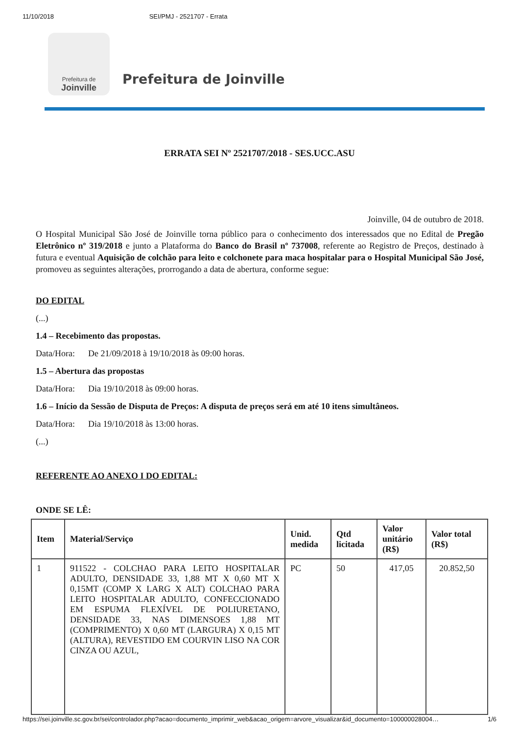11/10/2018 SEI/PMJ - 2521707 - Errata
Prefeitura de
Joinville
Prefeitura de Joinville
ERRATA SEI Nº 2521707/2018 - SES.UCC.ASU
Joinville, 04 de outubro de 2018.
O Hospital Municipal São José de Joinville torna público para o conhecimento dos interessados que no Edital de Pregão Eletrônico nº 319/2018 e junto a Plataforma do Banco do Brasil nº 737008, referente ao Registro de Preços, destinado à futura e eventual Aquisição de colchão para leito e colchonete para maca hospitalar para o Hospital Municipal São José, promoveu as seguintes alterações, prorrogando a data de abertura, conforme segue:
DO EDITAL
(...)
1.4 – Recebimento das propostas.
Data/Hora: De 21/09/2018 à 19/10/2018 às 09:00 horas.
1.5 – Abertura das propostas
Data/Hora: Dia 19/10/2018 às 09:00 horas.
1.6 – Início da Sessão de Disputa de Preços: A disputa de preços será em até 10 itens simultâneos.
Data/Hora: Dia 19/10/2018 às 13:00 horas.
(...)
REFERENTE AO ANEXO I DO EDITAL:
ONDE SE LÊ:
| Item | Material/Serviço | Unid. medida | Qtd licitada | Valor unitário (R$) | Valor total (R$) |
| --- | --- | --- | --- | --- | --- |
| 1 | 911522 - COLCHAO PARA LEITO HOSPITALAR ADULTO, DENSIDADE 33, 1,88 MT X 0,60 MT X 0,15MT (COMP X LARG X ALT) COLCHAO PARA LEITO HOSPITALAR ADULTO, CONFECCIONADO EM ESPUMA FLEXÍVEL DE POLIURETANO, DENSIDADE 33, NAS DIMENSOES 1,88 MT (COMPRIMENTO) X 0,60 MT (LARGURA) X 0,15 MT (ALTURA), REVESTIDO EM COURVIN LISO NA COR CINZA OU AZUL, | PC | 50 | 417,05 | 20.852,50 |
https://sei.joinville.sc.gov.br/sei/controlador.php?acao=documento_imprimir_web&acao_origem=arvore_visualizar&id_documento=100000028004… 1/6